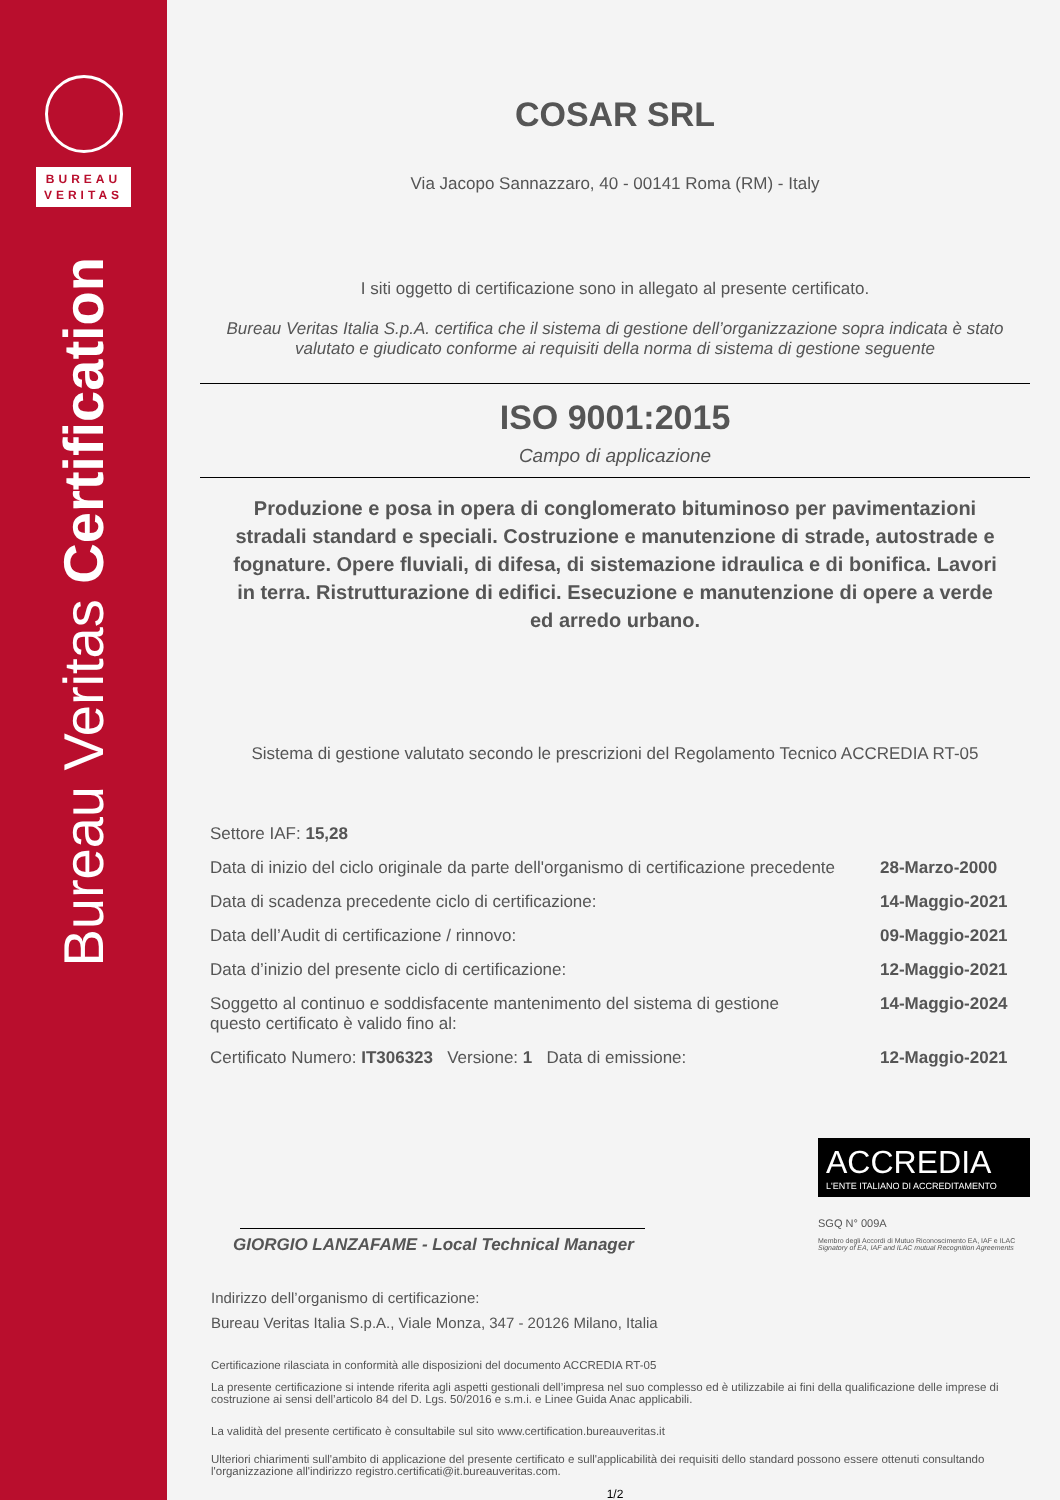BUREAU
VERITAS
Bureau Veritas Certification
COSAR SRL
Via Jacopo Sannazzaro, 40 - 00141 Roma (RM) - Italy
I siti oggetto di certificazione sono in allegato al presente certificato.
Bureau Veritas Italia S.p.A. certifica che il sistema di gestione dell’organizzazione sopra indicata è stato valutato e giudicato conforme ai requisiti della norma di sistema di gestione seguente
ISO 9001:2015
Campo di applicazione
Produzione e posa in opera di conglomerato bituminoso per pavimentazioni stradali standard e speciali. Costruzione e manutenzione di strade, autostrade e fognature. Opere fluviali, di difesa, di sistemazione idraulica e di bonifica. Lavori in terra. Ristrutturazione di edifici. Esecuzione e manutenzione di opere a verde ed arredo urbano.
Sistema di gestione valutato secondo le prescrizioni del Regolamento Tecnico ACCREDIA RT-05
Settore IAF: 15,28
Data di inizio del ciclo originale da parte dell'organismo di certificazione precedente 28-Marzo-2000
Data di scadenza precedente ciclo di certificazione: 14-Maggio-2021
Data dell’Audit di certificazione / rinnovo: 09-Maggio-2021
Data d’inizio del presente ciclo di certificazione: 12-Maggio-2021
Soggetto al continuo e soddisfacente mantenimento del sistema di gestione
questo certificato è valido fino al: 14-Maggio-2024
Certificato Numero: IT306323 Versione: 1 Data di emissione: 12-Maggio-2021
GIORGIO LANZAFAME - Local Technical Manager
ACCREDIA
L'ENTE ITALIANO DI ACCREDITAMENTO
SGQ N° 009A
Membro degli Accordi di Mutuo Riconoscimento EA, IAF e ILAC
Signatory of EA, IAF and ILAC mutual Recognition Agreements
Indirizzo dell’organismo di certificazione:
Bureau Veritas Italia S.p.A., Viale Monza, 347 - 20126 Milano, Italia
Certificazione rilasciata in conformità alle disposizioni del documento ACCREDIA RT-05
La presente certificazione si intende riferita agli aspetti gestionali dell’impresa nel suo complesso ed è utilizzabile ai fini della qualificazione delle imprese di costruzione ai sensi dell’articolo 84 del D. Lgs. 50/2016 e s.m.i. e Linee Guida Anac applicabili.
La validità del presente certificato è consultabile sul sito www.certification.bureauveritas.it
Ulteriori chiarimenti sull'ambito di applicazione del presente certificato e sull'applicabilità dei requisiti dello standard possono essere ottenuti consultando l'organizzazione all'indirizzo registro.certificati@it.bureauveritas.com.
1/2